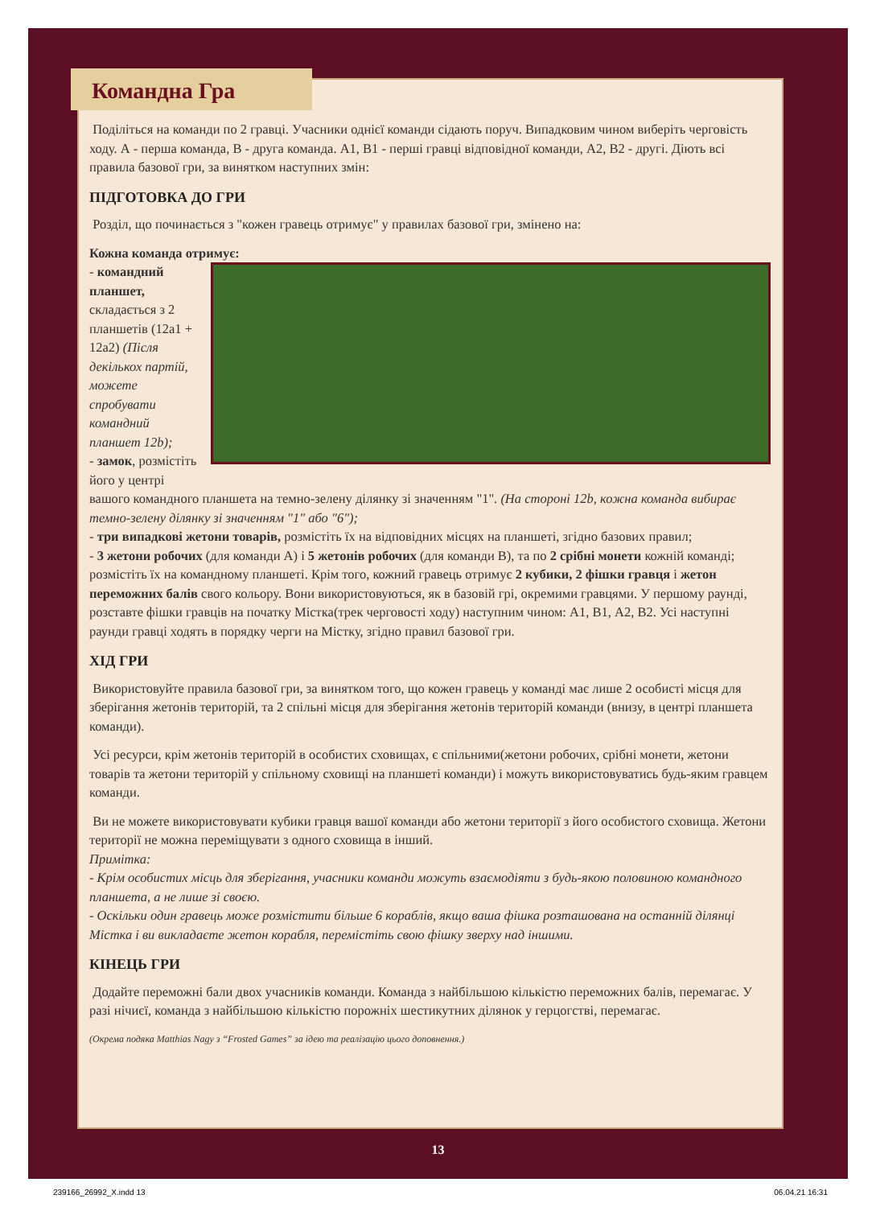Поділіться на команди по 2 гравці. Учасники однієї команди сідають поруч. Випадковим чином виберіть черговість ходу. А - перша команда, В - друга команда. А1, В1 - перші гравці відповідної команди, А2, В2 - другі. Діють всі правила базової гри, за винятком наступних змін:
ПІДГОТОВКА ДО ГРИ
Розділ, що починається з "кожен гравець отримує" у правилах базової гри, змінено на:
Кожна команда отримує:
- командний планшет, складається з 2 планшетів (12a1 + 12a2) (Після декількох партій, можете спробувати командний планшет 12b);
- замок, розмістіть його у центрі вашого командного планшета на темно-зелену ділянку зі значенням "1". (На стороні 12b, кожна команда вибирає темно-зелену ділянку зі значенням "1" або "6");
- три випадкові жетони товарів, розмістіть їх на відповідних місцях на планшеті, згідно базових правил;
- 3 жетони робочих (для команди А) і 5 жетонів робочих (для команди В), та по 2 срібні монети кожній команді; розмістіть їх на командному планшеті. Крім того, кожний гравець отримує 2 кубики, 2 фішки гравця і жетон переможних балів свого кольору. Вони використовуються, як в базовій грі, окремими гравцями. У першому раунді, розставте фішки гравців на початку Містка(трек черговості ходу) наступним чином: А1, В1, А2, В2. Усі наступні раунди гравці ходять в порядку черги на Містку, згідно правил базової гри.
ХІД ГРИ
Використовуйте правила базової гри, за винятком того, що кожен гравець у команді має лише 2 особисті місця для зберігання жетонів територій, та 2 спільні місця для зберігання жетонів територій команди (внизу, в центрі планшета команди).
Усі ресурси, крім жетонів територій в особистих сховищах, є спільними(жетони робочих, срібні монети, жетони товарів та жетони територій у спільному сховищі на планшеті команди) і можуть використовуватись будь-яким гравцем команди.
Ви не можете використовувати кубики гравця вашої команди або жетони території з його особистого сховища. Жетони території не можна переміщувати з одного сховища в інший.
Примітка:
- Крім особистих місць для зберігання, учасники команди можуть взаємодіяти з будь-якою половиною командного планшета, а не лише зі своєю.
- Оскільки один гравець може розмістити більше 6 кораблів, якщо ваша фішка розташована на останній ділянці Містка і ви викладаєте жетон корабля, перемістіть свою фішку зверху над іншими.
КІНЕЦЬ ГРИ
Додайте переможні бали двох учасників команди. Команда з найбільшою кількістю переможних балів, перемагає. У разі нічиєї, команда з найбільшою кількістю порожніх шестикутних ділянок у герцогстві, перемагає.
(Окрема подяка Matthias Nagy з “Frosted Games” за ідею та реалізацію цього доповнення.)
Командна Гра
13
239166_26992_X.indd 13 06.04.21 16:31